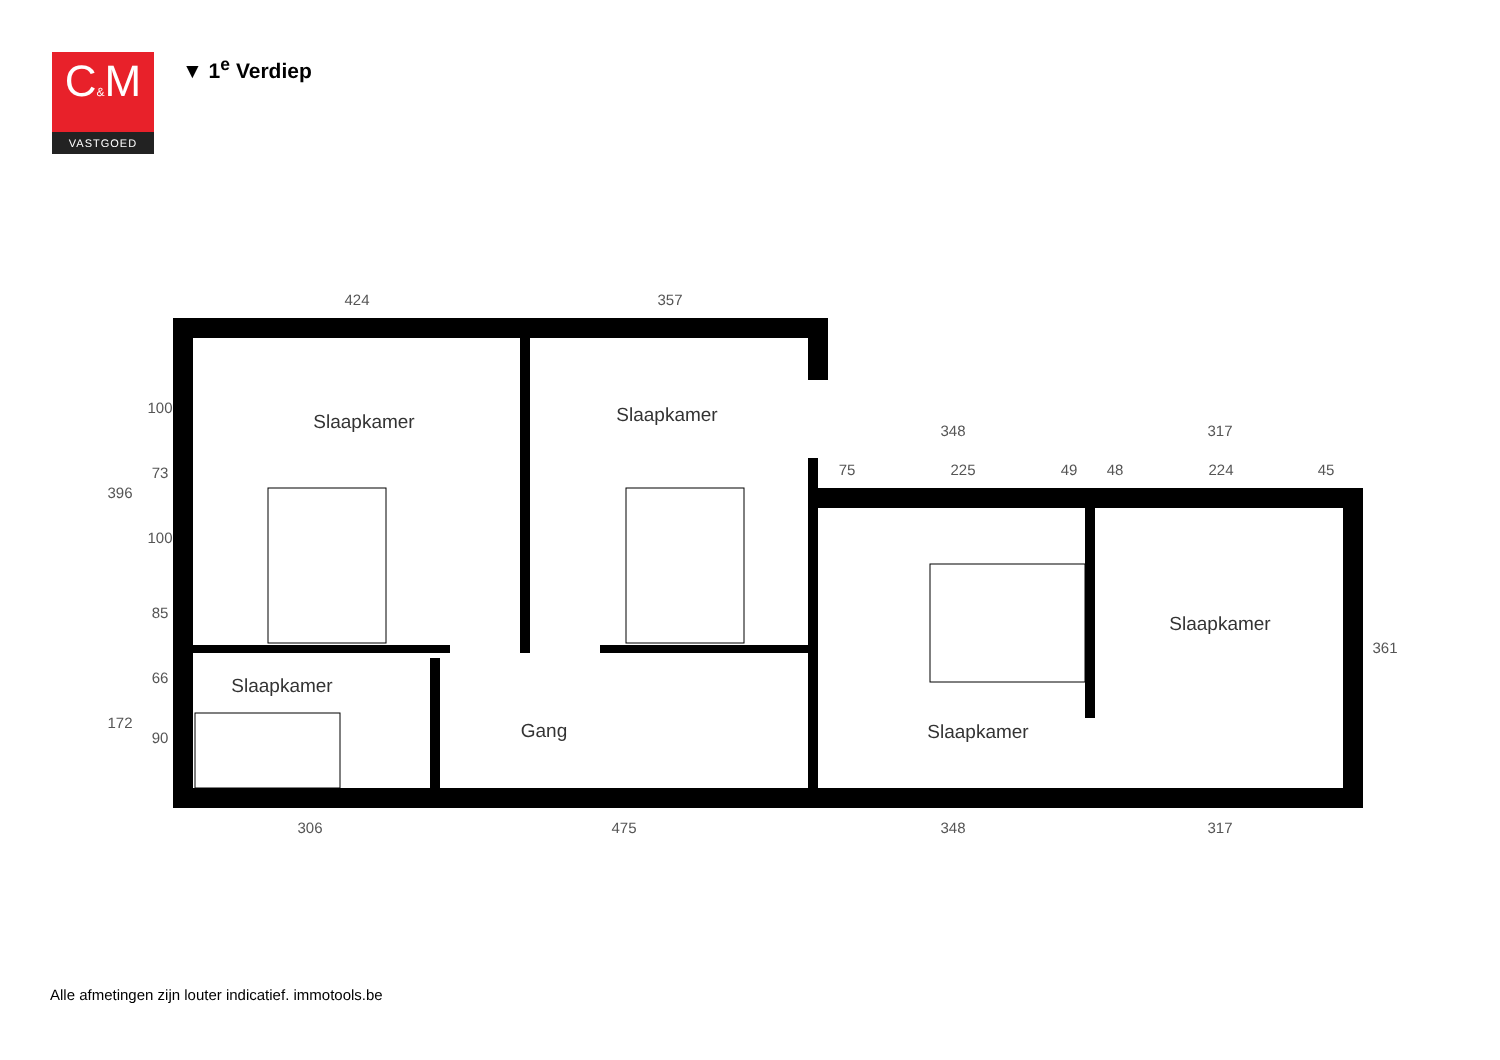C&M
VASTGOED
▼ 1<sup>e</sup> Verdiep
424
357
348
317
306
475
348
317
75
225
49
48
224
45
396
172
100
73
100
85
66
90
361
Slaapkamer
Slaapkamer
Slaapkamer
Slaapkamer
Gang
Slaapkamer
Alle afmetingen zijn louter indicatief. immotools.be